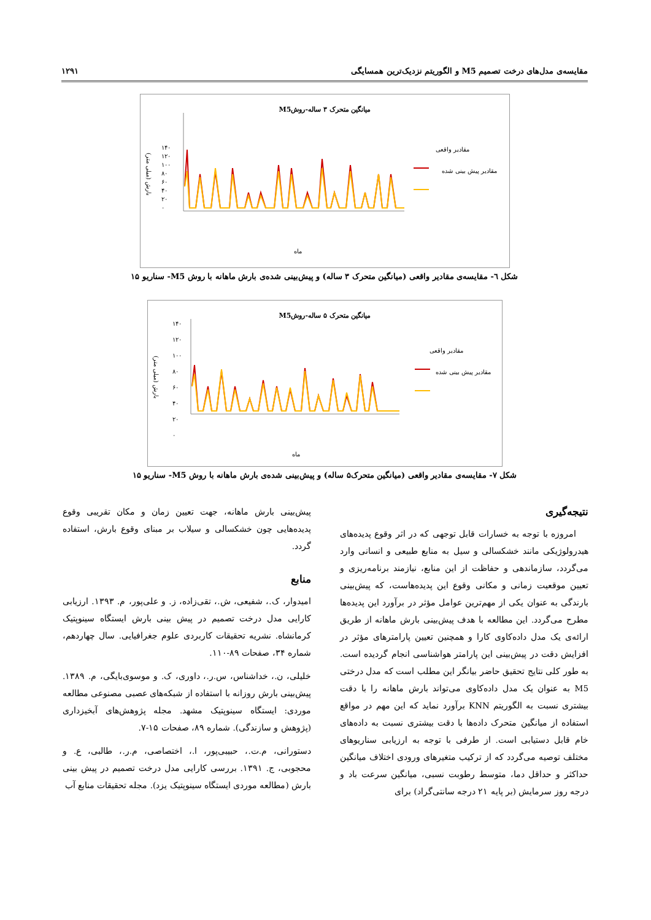مقایسه‌ی مدل‌های درخت تصمیم M5 و الگوریتم نزدیک‌ترین همسایگی ۱۲۹۱
میانگین متحرک ۳ ساله-روشM5
مقادیر واقعی
مقادیر پیش بینی شده
۱۴۰
۱۲۰
۱۰۰
۸۰
۶۰
۴۰
۲۰
۰
ماه
بارش (میلی متر)
شکل ٦- مقایسه‌ی مقادیر واقعی (میانگین متحرک ۳ ساله) و پیش‌بینی شده‌ی بارش ماهانه با روش M5- سناریو ۱۵
میانگین متحرک ۵ ساله-روشM5
مقادیر واقعی
مقادیر پیش بینی شده
۱۴۰
۱۲۰
۱۰۰
۸۰
۶۰
۴۰
۲۰
۰
ماه
بارش (میلی متر)
شکل ۷- مقایسه‌ی مقادیر واقعی (میانگین متحرک۵ ساله) و پیش‌بینی شده‌ی بارش ماهانه با روش M5- سناریو ۱۵
نتیجه‌گیری
امروزه با توجه به خسارات قابل توجهی که در اثر وقوع پدیده‌های هیدرولوژیکی مانند خشکسالی و سیل به منابع طبیعی و انسانی وارد می‌گردد، سازماندهی و حفاظت از این منابع، نیازمند برنامه‌ریزی و تعیین موقعیت زمانی و مکانی وقوع این پدیده‌هاست، که پیش‌بینی بارندگی به عنوان یکی از مهم‌ترین عوامل مؤثر در برآورد این پدیده‌ها مطرح می‌گردد. این مطالعه با هدف پیش‌بینی بارش ماهانه از طریق ارائه‌ی یک مدل داده‌کاوی کارا و همچنین تعیین پارامترهای مؤثر در افزایش دقت در پیش‌بینی این پارامتر هواشناسی انجام گردیده است. به طور کلی نتایج تحقیق حاضر بیانگر این مطلب است که مدل درختی M5 به عنوان یک مدل داده‌کاوی می‌تواند بارش ماهانه را با دقت بیشتری نسبت به الگوریتم KNN برآورد نماید که این مهم در مواقع استفاده از میانگین متحرک داده‌ها با دقت بیشتری نسبت به داده‌های خام قابل دستیابی است. از طرفی با توجه به ارزیابی سناریوهای مختلف توصیه می‌گردد که از ترکیب متغیرهای ورودی اختلاف میانگین حداکثر و حداقل دما، متوسط رطوبت نسبی، میانگین سرعت باد و درجه روز سرمایش (بر پایه ۲۱ درجه سانتی‌گراد) برای
پیش‌بینی بارش ماهانه، جهت تعیین زمان و مکان تقریبی وقوع پدیده‌هایی چون خشکسالی و سیلاب بر مبنای وقوع بارش، استفاده گردد.
منابع
امیدوار، ک.، شفیعی، ش.، تقی‌زاده، ز. و علی‌پور، م. ۱۳۹۳. ارزیابی کارایی مدل درخت تصمیم در پیش بینی بارش ایستگاه سینوپتیک کرمانشاه. نشریه تحقیقات کاربردی علوم جغرافیایی. سال چهاردهم، شماره ۳۴، صفحات ۸۹-۱۱۰.
خلیلی، ن.، خداشناس، س.ر.، داوری، ک. و موسوی‌بایگی، م. ۱۳۸۹. پیش‌بینی بارش روزانه با استفاده از شبکه‌های عصبی مصنوعی مطالعه موردی: ایستگاه سینوپتیک مشهد. مجله پژوهش‌های آبخیزداری (پژوهش و سازندگی). شماره ۸۹، صفحات ۱۵-۷.
دستورانی، م.ت.، حبیبی‌پور، ا.، اختصاصی، م.ر.، طالبی، ع. و محجوبی، ج. ۱۳۹۱. بررسی کارایی مدل درخت تصمیم در پیش بینی بارش (مطالعه موردی ایستگاه سینوپتیک یزد). مجله تحقیقات منابع آب